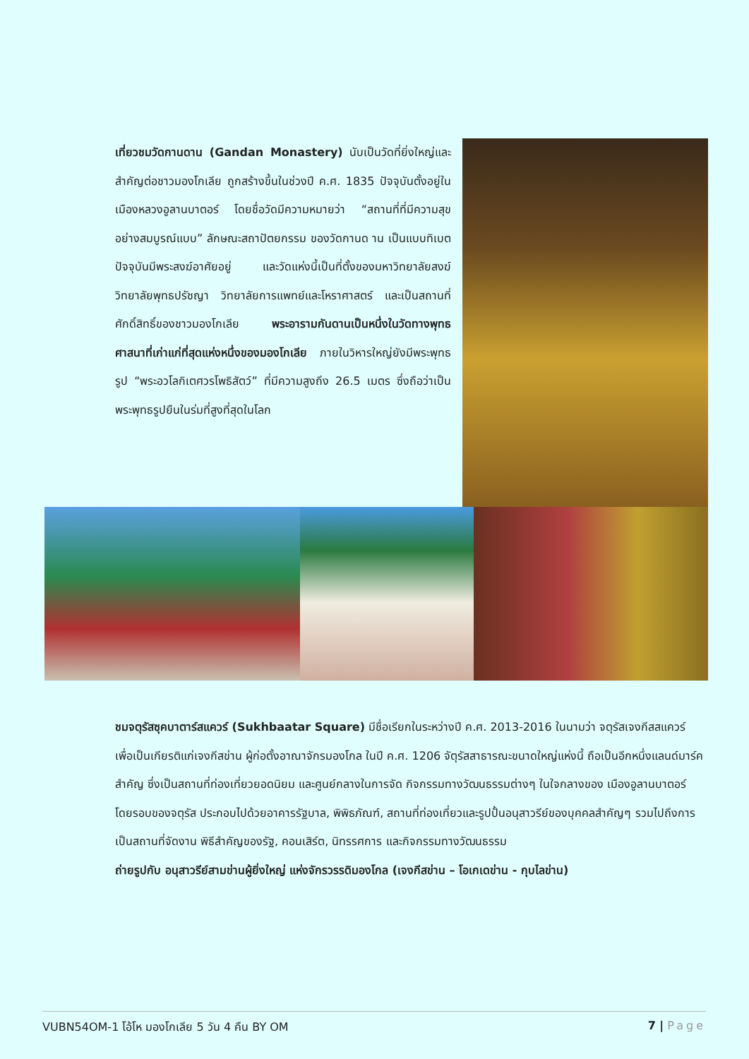เที่ยวชมวัดกานดาน (Gandan Monastery) นับเป็นวัดที่ยิ่งใหญ่และสำคัญต่อชาวมองโกเลีย ถูกสร้างขึ้นในช่วงปี ค.ศ. 1835 ปัจจุบันตั้งอยู่ในเมืองหลวงอูลานบาตอร์ โดยชื่อวัดมีความหมายว่า “สถานที่ที่มีความสุขอย่างสมบูรณ์แบบ” ลักษณะสถาปัตยกรรม ของวัดกานด าน เป็นแบบทิเบต ปัจจุบันมีพระสงฆ์อาศัยอยู่ และวัดแห่งนี้เป็นที่ตั้งของมหาวิทยาลัยสงฆ์ วิทยาลัยพุทธปรัชญา วิทยาลัยการแพทย์และโหราศาสตร์ และเป็นสถานที่ศักดิ์สิทธิ์ของชาวมองโกเลีย พระอารามกันดานเป็นหนึ่งในวัดทางพุทธศาสนาที่เก่าแก่ที่สุดแห่งหนึ่งของมองโกเลีย ภายในวิหารใหญ่ยังมีพระพุทธรูป “พระอวโลกิเตศวรโพธิสัตว์” ที่มีความสูงถึง 26.5 เมตร ซึ่งถือว่าเป็นพระพุทธรูปยืนในร่มที่สูงที่สุดในโลก
ชมจตุรัสซุคบาตาร์สแควร์ (Sukhbaatar Square) มีชื่อเรียกในระหว่างปี ค.ศ. 2013-2016 ในนามว่า จตุรัสเจงกีสสแควร์ เพื่อเป็นเกียรติแก่เจงกีสข่าน ผู้ก่อตั้งอาณาจักรมองโกล ในปี ค.ศ. 1206 จัตุรัสสาธารณะขนาดใหญ่แห่งนี้ ถือเป็นอีกหนึ่งแลนด์มาร์คสำคัญ ซึ่งเป็นสถานที่ท่องเที่ยวยอดนิยม และศูนย์กลางในการจัด กิจกรรมทางวัฒนธรรมต่างๆ ในใจกลางของ เมืองอูลานบาตอร์ โดยรอบของจตุรัส ประกอบไปด้วยอาคารรัฐบาล, พิพิธภัณฑ์, สถานที่ท่องเที่ยวและรูปปั้นอนุสาวรีย์ของบุคคลสำคัญๆ รวมไปถึงการเป็นสถานที่จัดงาน พิธีสำคัญของรัฐ, คอนเสิร์ต, นิทรรศการ และกิจกรรมทางวัฒนธรรม
ถ่ายรูปกับ อนุสาวรีย์สามข่านผู้ยิ่งใหญ่ แห่งจักรวรรดิมองโกล (เจงกีสข่าน – โอเกเดข่าน - กุบไลข่าน)
VUBN54OM-1 โอ้โห มองโกเลีย 5 วัน 4 คืน BY OM 7 | Page